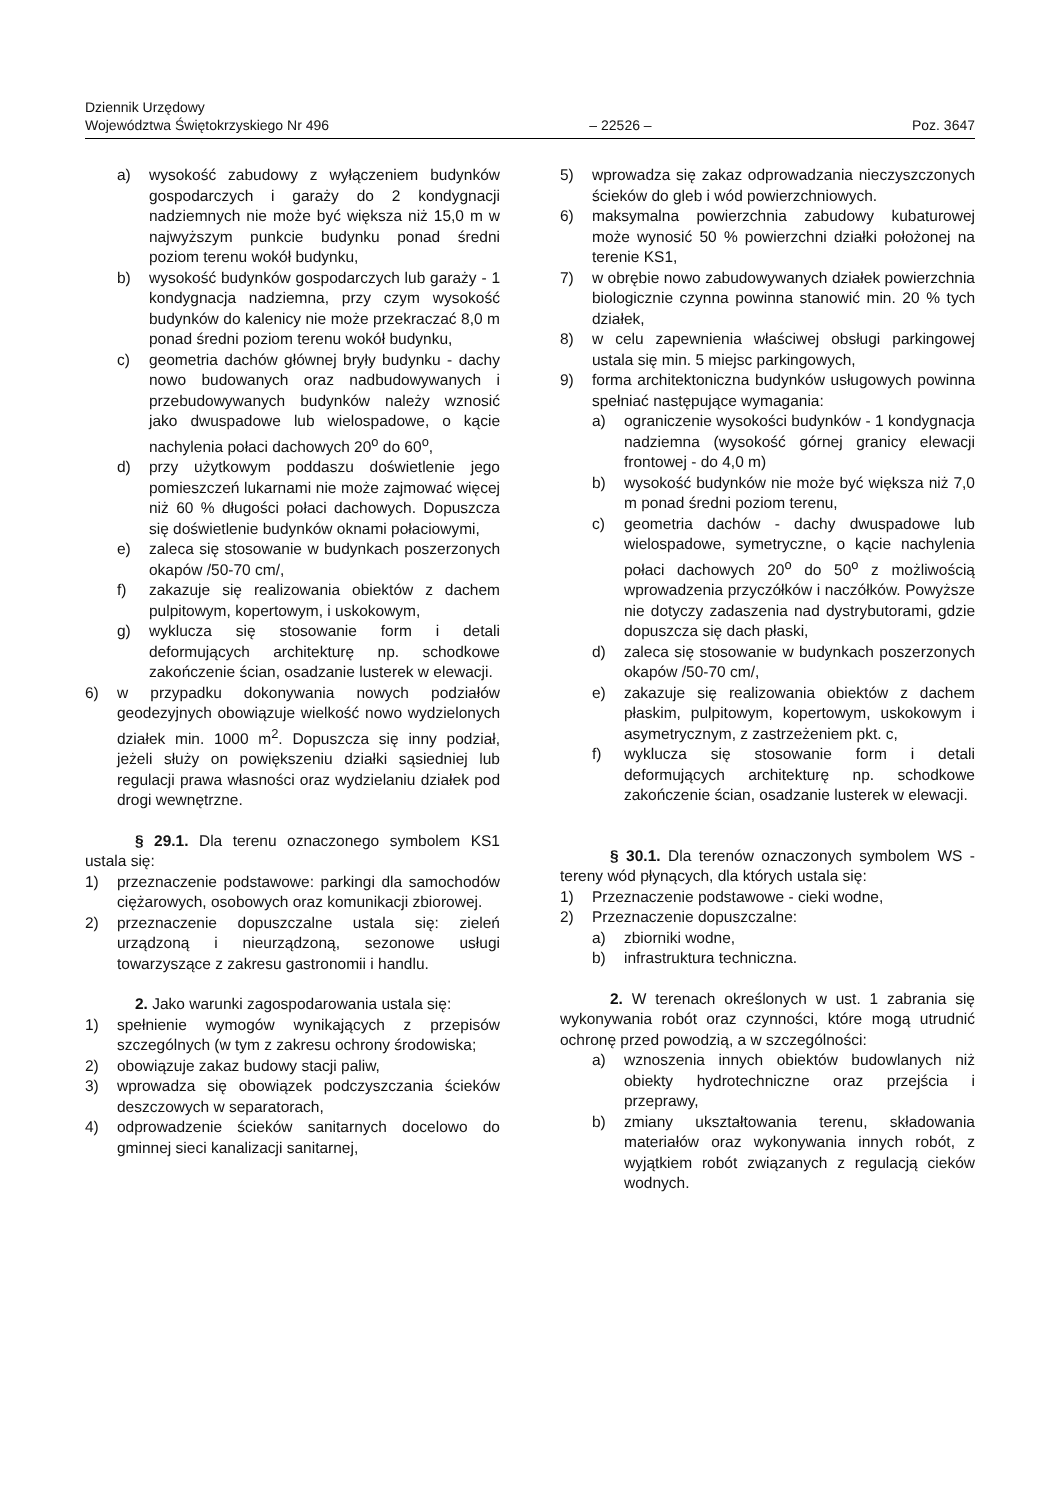Dziennik Urzędowy
Województwa Świętokrzyskiego Nr 496
– 22526 –
Poz. 3647
a) wysokość zabudowy z wyłączeniem budynków gospodarczych i garaży do 2 kondygnacji nadziemnych nie może być większa niż 15,0 m w najwyższym punkcie budynku ponad średni poziom terenu wokół budynku,
b) wysokość budynków gospodarczych lub garaży - 1 kondygnacja nadziemna, przy czym wysokość budynków do kalenicy nie może przekraczać 8,0 m ponad średni poziom terenu wokół budynku,
c) geometria dachów głównej bryły budynku - dachy nowo budowanych oraz nadbudowywanych i przebudowywanych budynków należy wznosić jako dwuspadowe lub wielospadowe, o kącie nachylenia połaci dachowych 20<sup>o</sup> do 60<sup>o</sup>,
d) przy użytkowym poddaszu doświetlenie jego pomieszczeń lukarnami nie może zajmować więcej niż 60 % długości połaci dachowych. Dopuszcza się doświetlenie budynków oknami połaciowymi,
e) zaleca się stosowanie w budynkach poszerzonych okapów /50-70 cm/,
f) zakazuje się realizowania obiektów z dachem pulpitowym, kopertowym, i uskokowym,
g) wyklucza się stosowanie form i detali deformujących architekturę np. schodkowe zakończenie ścian, osadzanie lusterek w elewacji.
6) w przypadku dokonywania nowych podziałów geodezyjnych obowiązuje wielkość nowo wydzielonych działek min. 1000 m<sup>2</sup>. Dopuszcza się inny podział, jeżeli służy on powiększeniu działki sąsiedniej lub regulacji prawa własności oraz wydzielaniu działek pod drogi wewnętrzne.
§ 29.1. Dla terenu oznaczonego symbolem KS1 ustala się:
1) przeznaczenie podstawowe: parkingi dla samochodów ciężarowych, osobowych oraz komunikacji zbiorowej.
2) przeznaczenie dopuszczalne ustala się: zieleń urządzoną i nieurządzoną, sezonowe usługi towarzyszące z zakresu gastronomii i handlu.
2. Jako warunki zagospodarowania ustala się:
1) spełnienie wymogów wynikających z przepisów szczególnych (w tym z zakresu ochrony środowiska;
2) obowiązuje zakaz budowy stacji paliw,
3) wprowadza się obowiązek podczyszczania ścieków deszczowych w separatorach,
4) odprowadzenie ścieków sanitarnych docelowo do gminnej sieci kanalizacji sanitarnej,
5) wprowadza się zakaz odprowadzania nieczyszczonych ścieków do gleb i wód powierzchniowych.
6) maksymalna powierzchnia zabudowy kubaturowej może wynosić 50 % powierzchni działki położonej na terenie KS1,
7) w obrębie nowo zabudowywanych działek powierzchnia biologicznie czynna powinna stanowić min. 20 % tych działek,
8) w celu zapewnienia właściwej obsługi parkingowej ustala się min. 5 miejsc parkingowych,
9) forma architektoniczna budynków usługowych powinna spełniać następujące wymagania:
a) ograniczenie wysokości budynków - 1 kondygnacja nadziemna (wysokość górnej granicy elewacji frontowej - do 4,0 m)
b) wysokość budynków nie może być większa niż 7,0 m ponad średni poziom terenu,
c) geometria dachów - dachy dwuspadowe lub wielospadowe, symetryczne, o kącie nachylenia połaci dachowych 20<sup>o</sup> do 50<sup>o</sup> z możliwością wprowadzenia przyczółków i naczółków. Powyższe nie dotyczy zadaszenia nad dystrybutorami, gdzie dopuszcza się dach płaski,
d) zaleca się stosowanie w budynkach poszerzonych okapów /50-70 cm/,
e) zakazuje się realizowania obiektów z dachem płaskim, pulpitowym, kopertowym, uskokowym i asymetrycznym, z zastrzeżeniem pkt. c,
f) wyklucza się stosowanie form i detali deformujących architekturę np. schodkowe zakończenie ścian, osadzanie lusterek w elewacji.
§ 30.1. Dla terenów oznaczonych symbolem WS - tereny wód płynących, dla których ustala się:
1) Przeznaczenie podstawowe - cieki wodne,
2) Przeznaczenie dopuszczalne:
a) zbiorniki wodne,
b) infrastruktura techniczna.
2. W terenach określonych w ust. 1 zabrania się wykonywania robót oraz czynności, które mogą utrudnić ochronę przed powodzią, a w szczególności:
a) wznoszenia innych obiektów budowlanych niż obiekty hydrotechniczne oraz przejścia i przeprawy,
b) zmiany ukształtowania terenu, składowania materiałów oraz wykonywania innych robót, z wyjątkiem robót związanych z regulacją cieków wodnych.